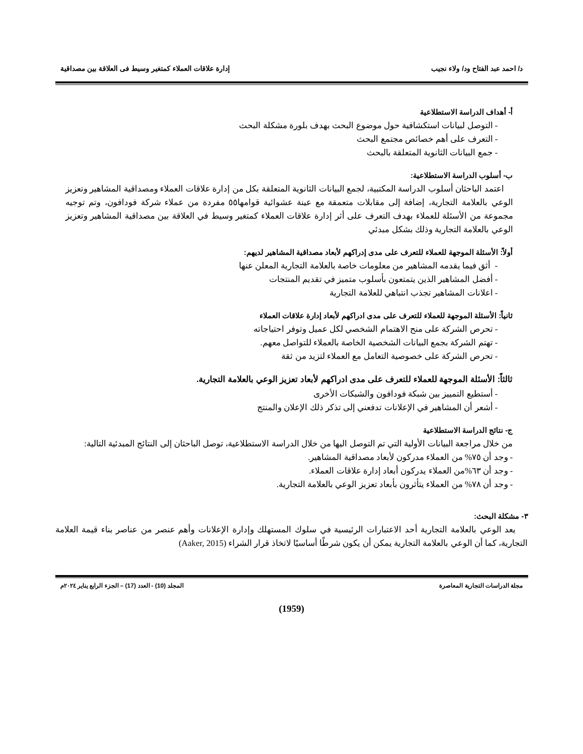د/ احمد عبد الفتاح ود/ ولاء نجيب إدارة علاقات العملاء كمتغير وسيط فى العلاقة بين مصداقية
أ- أهداف الدراسة الاستطلاعية
- التوصل لبيانات استكشافية حول موضوع البحث بهدف بلورة مشكلة البحث
- التعرف على أهم خصائص مجتمع البحث
- جمع البيانات الثانوية المتعلقة بالبحث
ب- أسلوب الدراسة الاستطلاعية:
اعتمد الباحثان أسلوب الدراسة المكتبية، لجمع البيانات الثانوية المتعلقة بكل من إدارة علاقات العملاء ومصداقية المشاهير وتعزيز الوعي بالعلامة التجارية، إضافة إلى مقابلات متعمقة مع عينة عشوائية قوامها٥٥ مفردة من عملاء شركة فودافون، وتم توجيه مجموعة من الأسئلة للعملاء بهدف التعرف على أثر إدارة علاقات العملاء كمتغير وسيط في العلاقة بين مصداقية المشاهير وتعزيز الوعي بالعلامة التجارية وذلك بشكل مبدئي
أولاً: الأسئلة الموجهة للعملاء للتعرف على مدى إدراكهم لأبعاد مصداقية المشاهير لديهم:
- أثق فيما يقدمه المشاهير من معلومات خاصة بالعلامة التجارية المعلن عنها
- أفضل المشاهير الذين يتمتعون بأسلوب متميز في تقديم المنتجات
- اعلانات المشاهير تجذب انتباهي للعلامة التجارية
ثانياً: الأسئلة الموجهة للعملاء للتعرف على مدى ادراكهم لأبعاد إدارة علاقات العملاء
- تحرص الشركة على منح الاهتمام الشخصي لكل عميل وتوفر احتياجاته
- تهتم الشركة بجمع البيانات الشخصية الخاصة بالعملاء للتواصل معهم.
- تحرص الشركة على خصوصية التعامل مع العملاء لتزيد من ثقة
ثالثاً: الأسئلة الموجهة للعملاء للتعرف على مدى ادراكهم لأبعاد تعزيز الوعي بالعلامة التجارية.
- أستطيع التمييز بين شبكة فودافون والشبكات الأخرى
- أشعر أن المشاهير في الإعلانات تدفعني إلى تذكر ذلك الإعلان والمنتج
ج- نتائج الدراسة الاستطلاعية
من خلال مراجعة البيانات الأولية التي تم التوصل اليها من خلال الدراسة الاستطلاعية، توصل الباحثان إلى النتائج المبدئية التالية:
- وجد أن ٧٥% من العملاء مدركون لأبعاد مصداقية المشاهير.
- وجد أن ٦٣%من العملاء يدركون أبعاد إدارة علاقات العملاء.
- وجد أن ٧٨% من العملاء يتأثرون بأبعاد تعزيز الوعي بالعلامة التجارية.
٣- مشكلة البحث:
يعد الوعي بالعلامة التجارية أحد الاعتبارات الرئيسية في سلوك المستهلك وإدارة الإعلانات وأهم عنصر من عناصر بناء قيمة العلامة التجارية، كما أن الوعي بالعلامة التجارية يمكن أن يكون شرطًا أساسيًا لاتخاذ قرار الشراء (Aaker, 2015)
مجلة الدراسات التجارية المعاصرة المجلد (10) - العدد (17) – الجزء الرابع يناير ٢٠٢٤م
(1959)